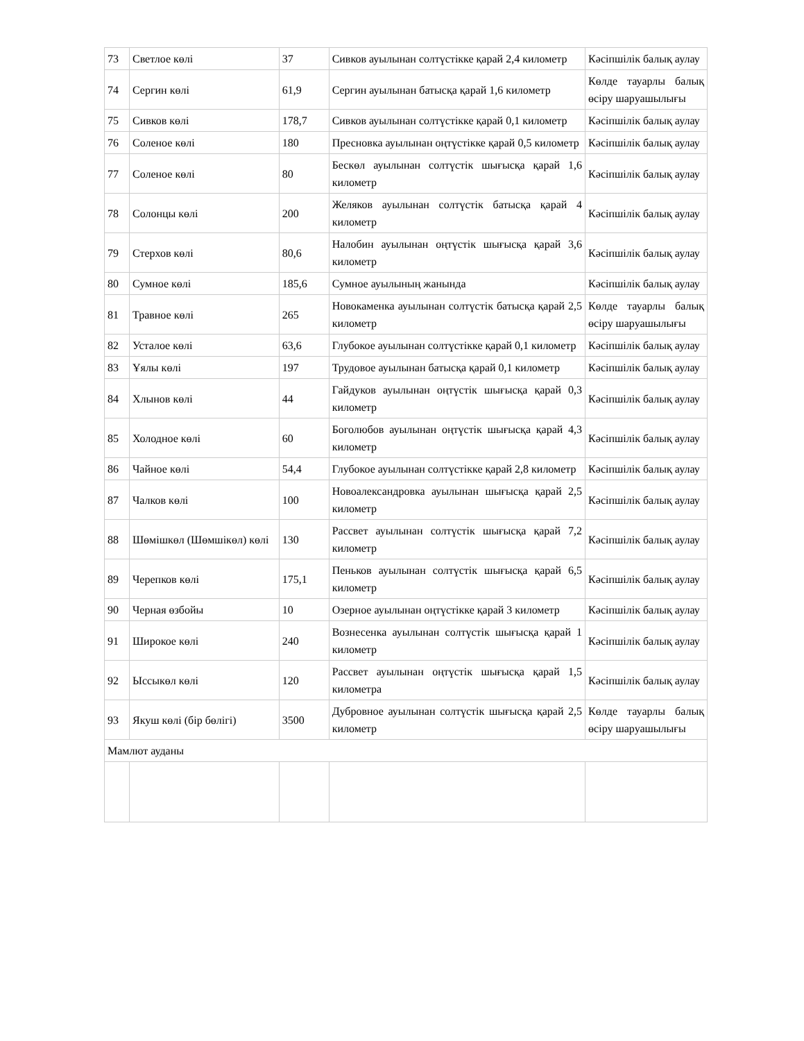| 73 | Светлое көлі | 37 | Сивков ауылынан солтүстікке қарай 2,4 километр | Кәсіпшілік балық аулау |
| 74 | Сергин көлі | 61,9 | Сергин ауылынан батысқа қарай 1,6 километр | Көлде тауарлы балық өсіру шаруашылығы |
| 75 | Сивков көлі | 178,7 | Сивков ауылынан солтүстікке қарай 0,1 километр | Кәсіпшілік балық аулау |
| 76 | Соленое көлі | 180 | Пресновка ауылынан оңтүстікке қарай 0,5 километр | Кәсіпшілік балық аулау |
| 77 | Соленое көлі | 80 | Бескөл ауылынан солтүстік шығысқа қарай 1,6 километр | Кәсіпшілік балық аулау |
| 78 | Солонцы көлі | 200 | Желяков ауылынан солтүстік батысқа қарай 4 километр | Кәсіпшілік балық аулау |
| 79 | Стерхов көлі | 80,6 | Налобин ауылынан оңтүстік шығысқа қарай 3,6 километр | Кәсіпшілік балық аулау |
| 80 | Сумное көлі | 185,6 | Сумное ауылының жанында | Кәсіпшілік балық аулау |
| 81 | Травное көлі | 265 | Новокаменка ауылынан солтүстік батысқа қарай 2,5 километр | Көлде тауарлы балық өсіру шаруашылығы |
| 82 | Усталое көлі | 63,6 | Глубокое ауылынан солтүстікке қарай 0,1 километр | Кәсіпшілік балық аулау |
| 83 | Ұялы көлі | 197 | Трудовое ауылынан батысқа қарай 0,1 километр | Кәсіпшілік балық аулау |
| 84 | Хлынов көлі | 44 | Гайдуков ауылынан оңтүстік шығысқа қарай 0,3 километр | Кәсіпшілік балық аулау |
| 85 | Холодное көлі | 60 | Боголюбов ауылынан оңтүстік шығысқа қарай 4,3 километр | Кәсіпшілік балық аулау |
| 86 | Чайное көлі | 54,4 | Глубокое ауылынан солтүстікке қарай 2,8 километр | Кәсіпшілік балық аулау |
| 87 | Чалков көлі | 100 | Новоалександровка ауылынан шығысқа қарай 2,5 километр | Кәсіпшілік балық аулау |
| 88 | Шөмішкөл (Шөмшікөл) көлі | 130 | Рассвет ауылынан солтүстік шығысқа қарай 7,2 километр | Кәсіпшілік балық аулау |
| 89 | Черепков көлі | 175,1 | Пеньков ауылынан солтүстік шығысқа қарай 6,5 километр | Кәсіпшілік балық аулау |
| 90 | Черная өзбойы | 10 | Озерное ауылынан оңтүстікке қарай 3 километр | Кәсіпшілік балық аулау |
| 91 | Широкое көлі | 240 | Вознесенка ауылынан солтүстік шығысқа қарай 1 километр | Кәсіпшілік балық аулау |
| 92 | Ыссыкөл көлі | 120 | Рассвет ауылынан оңтүстік шығысқа қарай 1,5 километра | Кәсіпшілік балық аулау |
| 93 | Якуш көлі (бір бөлігі) | 3500 | Дубровное ауылынан солтүстік шығысқа қарай 2,5 километр | Көлде тауарлы балық өсіру шаруашылығы |
| Мамлют ауданы | | | | |